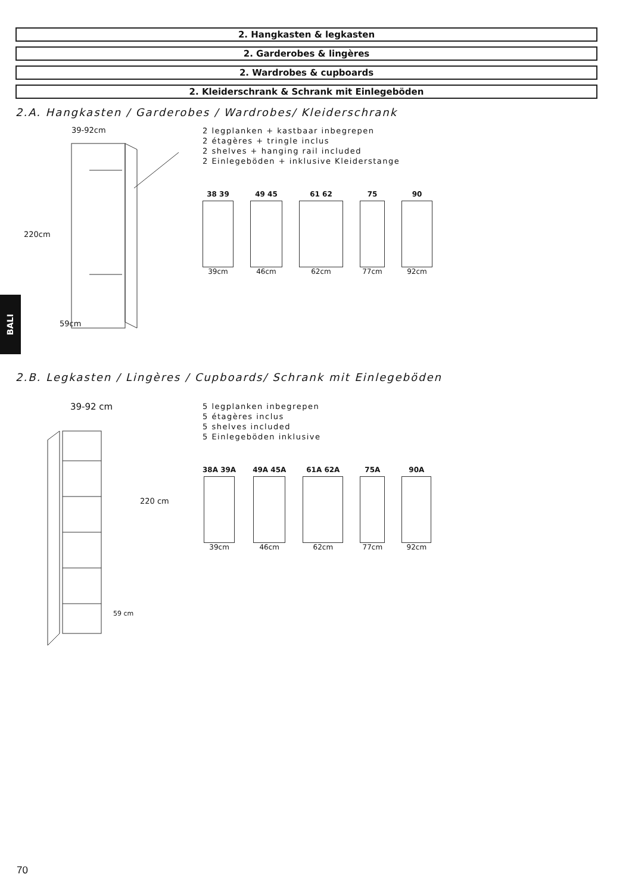2. Hangkasten & legkasten
2. Garderobes & lingères
2. Wardrobes & cupboards
2. Kleiderschrank & Schrank mit Einlegeböden
2.A. Hangkasten / Garderobes / Wardrobes/ Kleiderschrank
39-92cm
220cm
59cm
2 legplanken + kastbaar inbegrepen
2 étagères + tringle inclus
2 shelves + hanging rail included
2 Einlegeböden + inklusive Kleiderstange
38 39
39cm
49 45
46cm
61 62
62cm
75
77cm
90
92cm
2.B. Legkasten / Lingères / Cupboards/ Schrank mit Einlegeböden
39-92 cm
220 cm
59 cm
5 legplanken inbegrepen
5 étagères inclus
5 shelves included
5 Einlegeböden inklusive
38A 39A
39cm
49A 45A
46cm
61A 62A
62cm
75A
77cm
90A
92cm
BALI
70